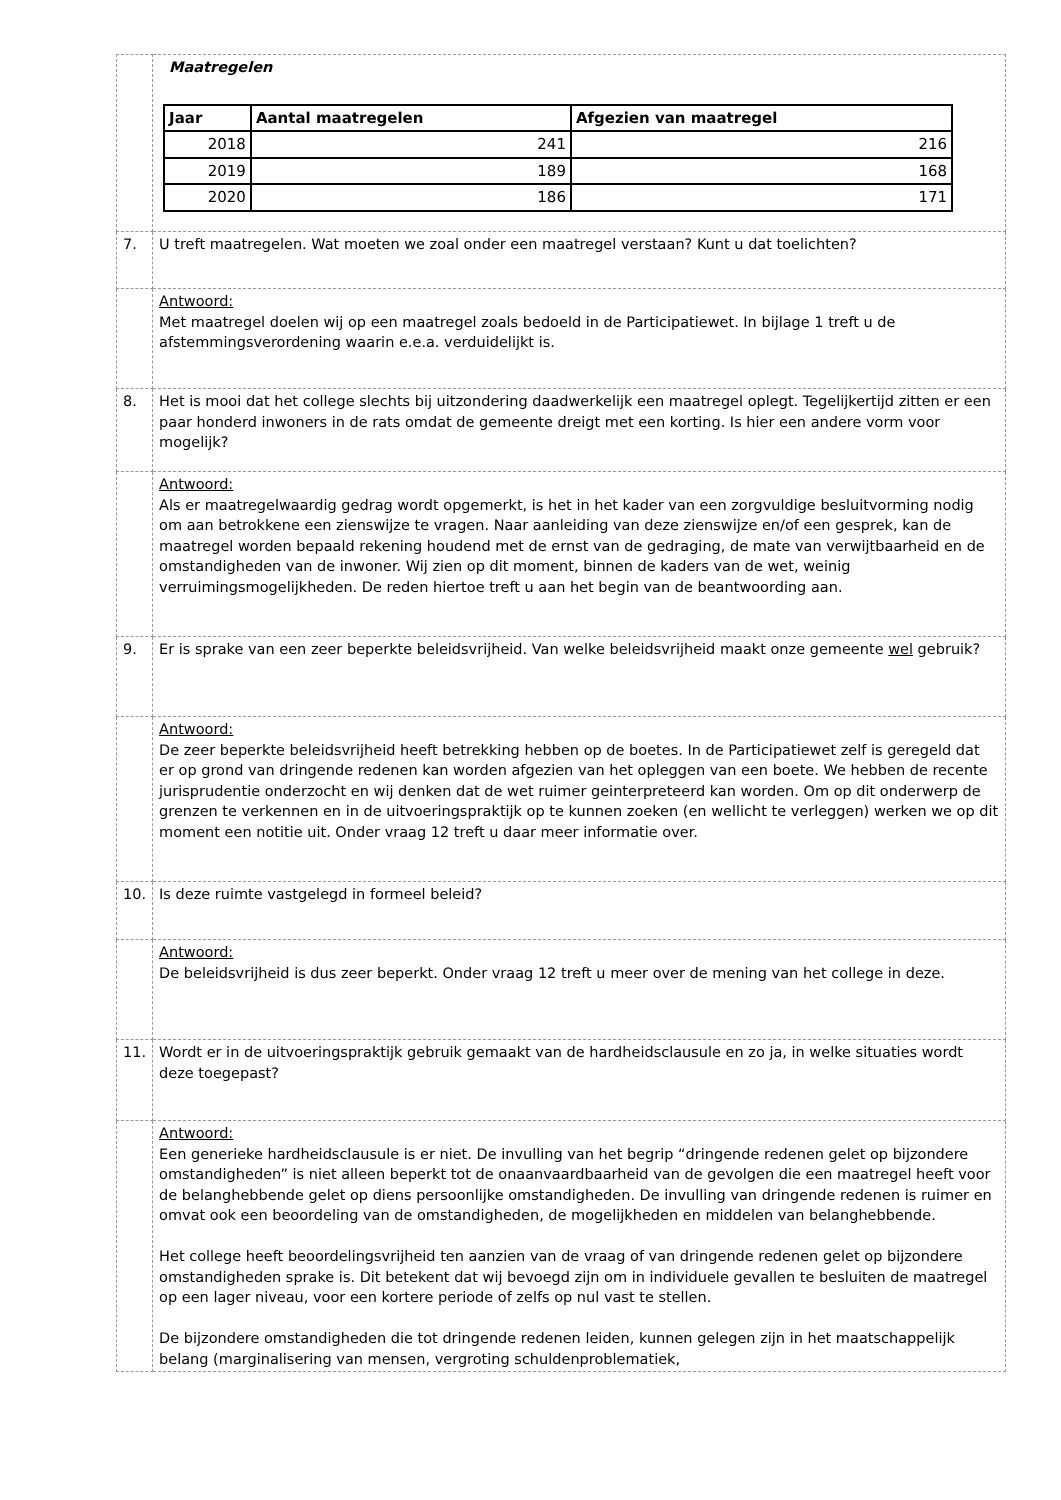| | Maatregelen / Jaar / Aantal maatregelen / Afgezien van maatregel / / --- / --- / --- / / 2018 / 241 / 216 / / 2019 / 189 / 168 / / 2020 / 186 / 171 / |
| 7. | U treft maatregelen. Wat moeten we zoal onder een maatregel verstaan? Kunt u dat toelichten? |
| | Antwoord: Met maatregel doelen wij op een maatregel zoals bedoeld in de Participatiewet. In bijlage 1 treft u de afstemmingsverordening waarin e.e.a. verduidelijkt is. |
| 8. | Het is mooi dat het college slechts bij uitzondering daadwerkelijk een maatregel oplegt. Tegelijkertijd zitten er een paar honderd inwoners in de rats omdat de gemeente dreigt met een korting. Is hier een andere vorm voor mogelijk? |
| | Antwoord: Als er maatregelwaardig gedrag wordt opgemerkt, is het in het kader van een zorgvuldige besluitvorming nodig om aan betrokkene een zienswijze te vragen. Naar aanleiding van deze zienswijze en/of een gesprek, kan de maatregel worden bepaald rekening houdend met de ernst van de gedraging, de mate van verwijtbaarheid en de omstandigheden van de inwoner. Wij zien op dit moment, binnen de kaders van de wet, weinig verruimingsmogelijkheden. De reden hiertoe treft u aan het begin van de beantwoording aan. |
| 9. | Er is sprake van een zeer beperkte beleidsvrijheid. Van welke beleidsvrijheid maakt onze gemeente wel gebruik? |
| | Antwoord: De zeer beperkte beleidsvrijheid heeft betrekking hebben op de boetes. In de Participatiewet zelf is geregeld dat er op grond van dringende redenen kan worden afgezien van het opleggen van een boete. We hebben de recente jurisprudentie onderzocht en wij denken dat de wet ruimer geinterpreteerd kan worden. Om op dit onderwerp de grenzen te verkennen en in de uitvoeringspraktijk op te kunnen zoeken (en wellicht te verleggen) werken we op dit moment een notitie uit. Onder vraag 12 treft u daar meer informatie over. |
| 10. | Is deze ruimte vastgelegd in formeel beleid? |
| | Antwoord: De beleidsvrijheid is dus zeer beperkt. Onder vraag 12 treft u meer over de mening van het college in deze. |
| 11. | Wordt er in de uitvoeringspraktijk gebruik gemaakt van de hardheidsclausule en zo ja, in welke situaties wordt deze toegepast? |
| | Antwoord: Een generieke hardheidsclausule is er niet. De invulling van het begrip “dringende redenen gelet op bijzondere omstandigheden” is niet alleen beperkt tot de onaanvaardbaarheid van de gevolgen die een maatregel heeft voor de belanghebbende gelet op diens persoonlijke omstandigheden. De invulling van dringende redenen is ruimer en omvat ook een beoordeling van de omstandigheden, de mogelijkheden en middelen van belanghebbende. Het college heeft beoordelingsvrijheid ten aanzien van de vraag of van dringende redenen gelet op bijzondere omstandigheden sprake is. Dit betekent dat wij bevoegd zijn om in individuele gevallen te besluiten de maatregel op een lager niveau, voor een kortere periode of zelfs op nul vast te stellen. De bijzondere omstandigheden die tot dringende redenen leiden, kunnen gelegen zijn in het maatschappelijk belang (marginalisering van mensen, vergroting schuldenproblematiek, |